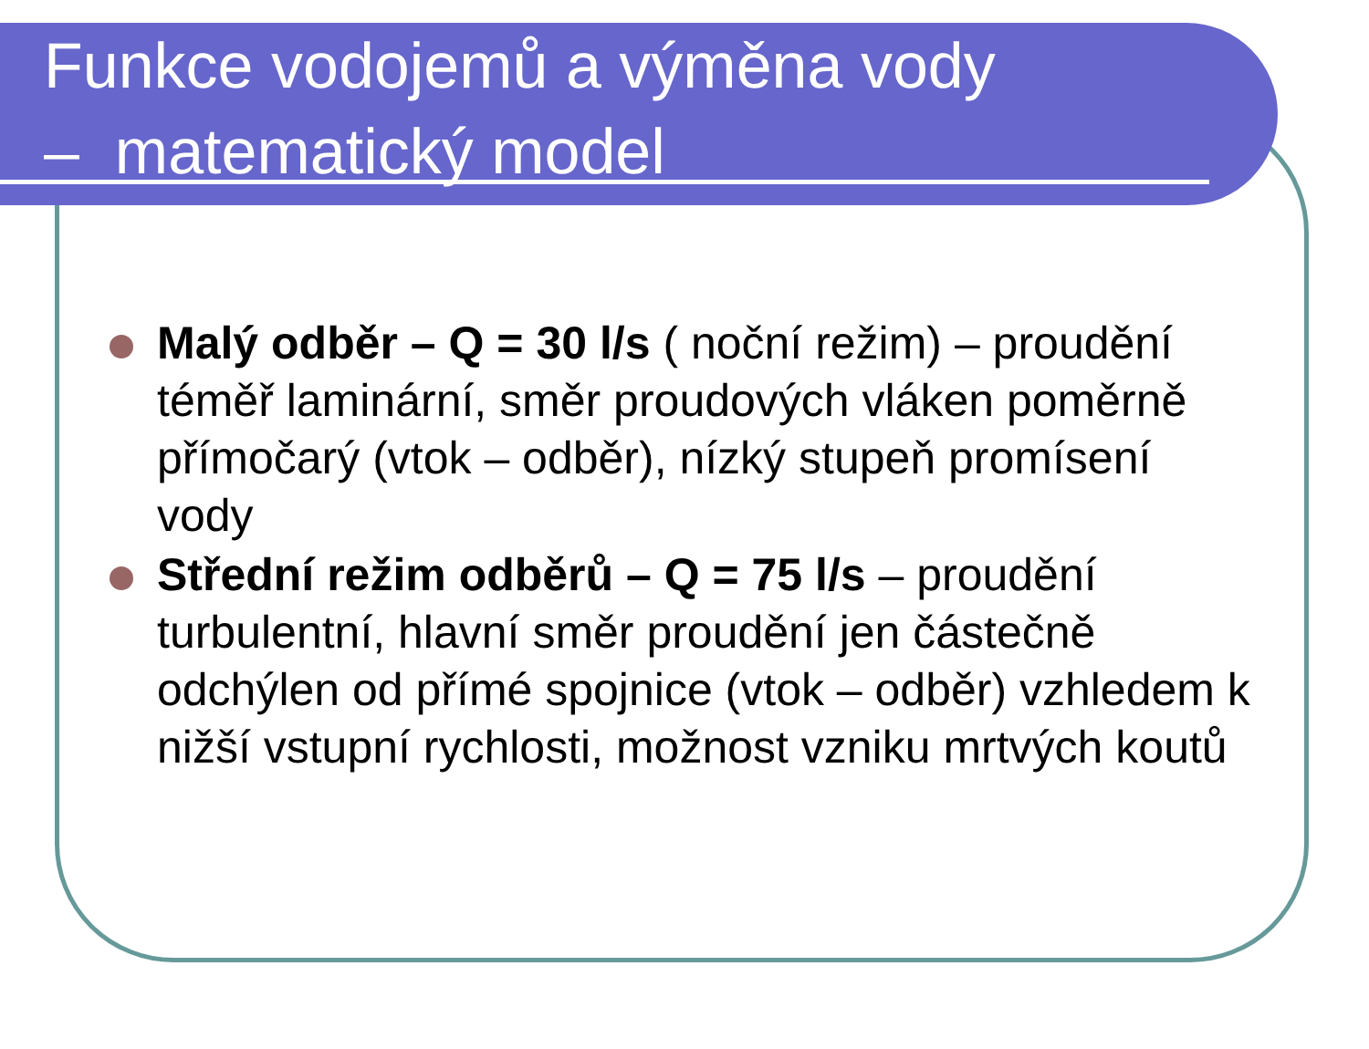Funkce vodojemů a výměna vody
– matematický model
Malý odběr – Q = 30 l/s ( noční režim) – proudění téměř laminární, směr proudových vláken poměrně přímočarý (vtok – odběr), nízký stupeň promísení vody
Střední režim odběrů – Q = 75 l/s – proudění turbulentní, hlavní směr proudění jen částečně odchýlen od přímé spojnice (vtok – odběr) vzhledem k nižší vstupní rychlosti, možnost vzniku mrtvých koutů